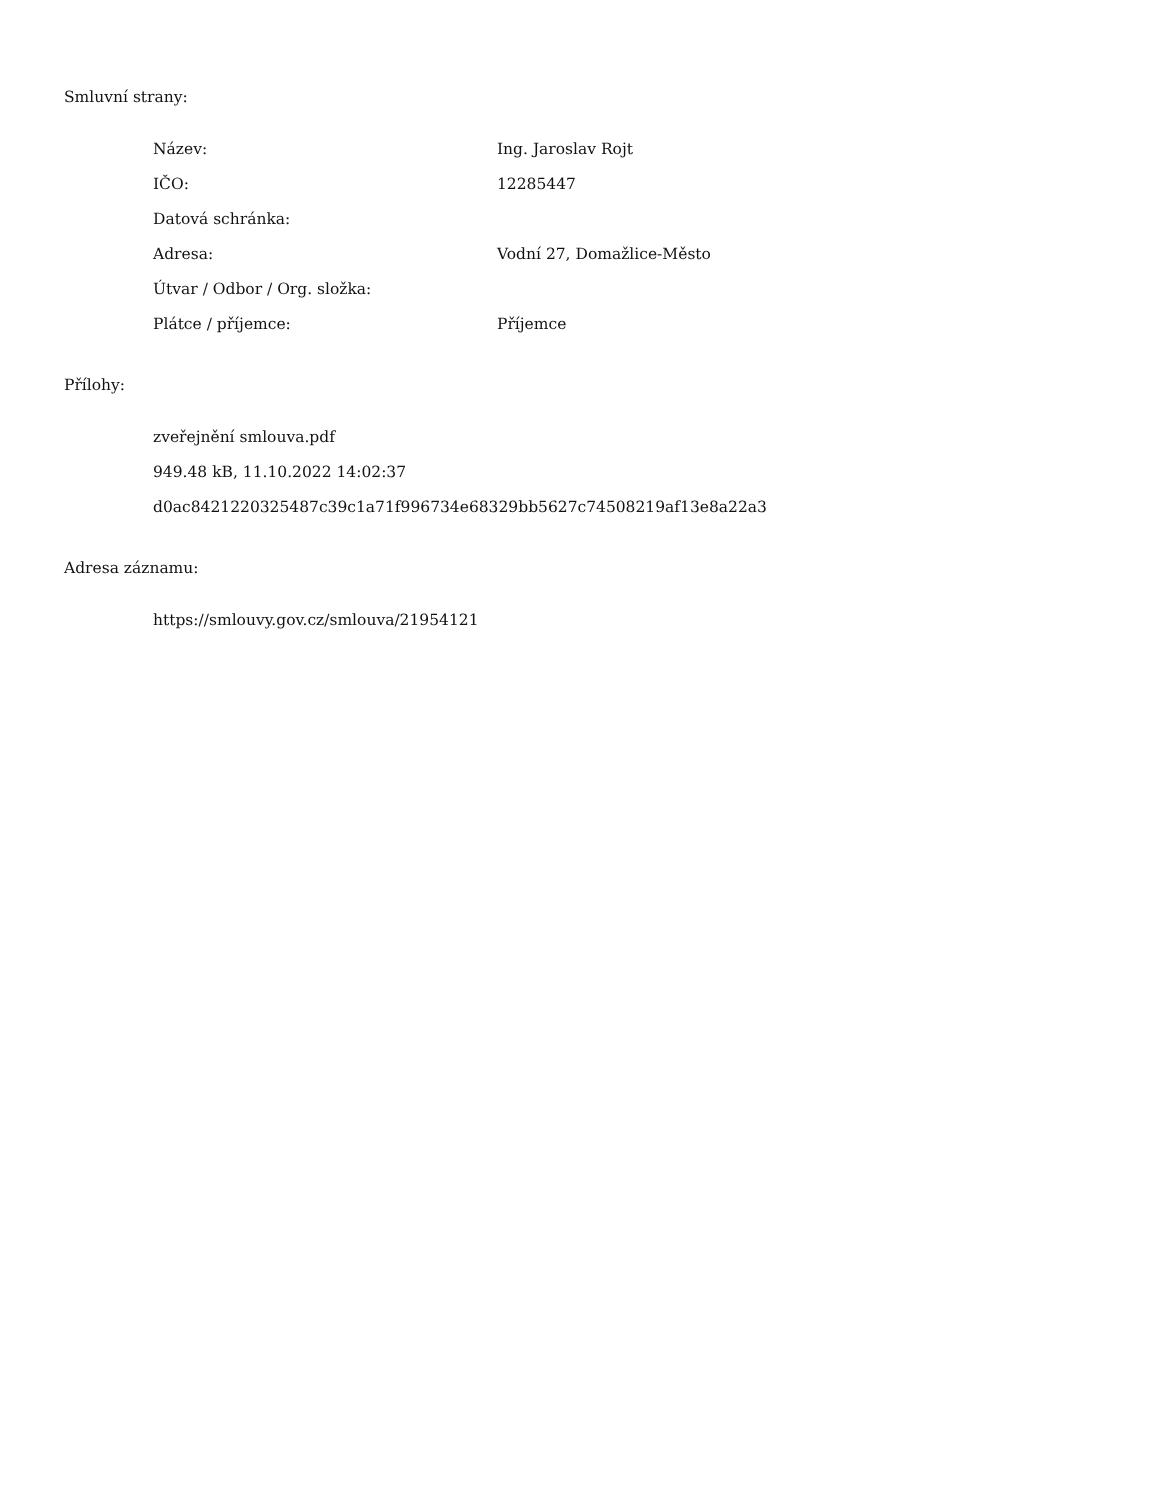Smluvní strany:
| Název: | Ing. Jaroslav Rojt |
| IČO: | 12285447 |
| Datová schránka: | |
| Adresa: | Vodní 27, Domažlice-Město |
| Útvar / Odbor / Org. složka: | |
| Plátce / příjemce: | Příjemce |
Přílohy:
zveřejnění smlouva.pdf
949.48 kB, 11.10.2022 14:02:37
d0ac8421220325487c39c1a71f996734e68329bb5627c74508219af13e8a22a3
Adresa záznamu:
https://smlouvy.gov.cz/smlouva/21954121